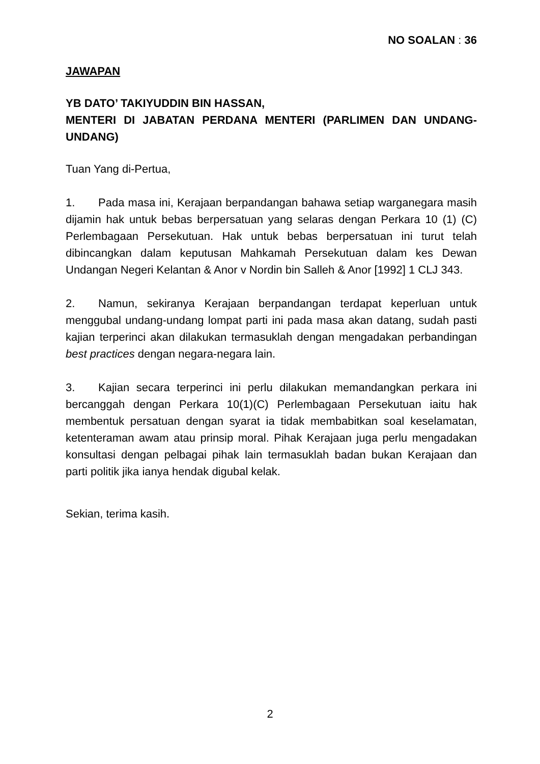NO SOALAN : 36
JAWAPAN
YB DATO’ TAKIYUDDIN BIN HASSAN,
MENTERI DI JABATAN PERDANA MENTERI (PARLIMEN DAN UNDANG-UNDANG)
Tuan Yang di-Pertua,
1. Pada masa ini, Kerajaan berpandangan bahawa setiap warganegara masih dijamin hak untuk bebas berpersatuan yang selaras dengan Perkara 10 (1) (C) Perlembagaan Persekutuan. Hak untuk bebas berpersatuan ini turut telah dibincangkan dalam keputusan Mahkamah Persekutuan dalam kes Dewan Undangan Negeri Kelantan & Anor v Nordin bin Salleh & Anor [1992] 1 CLJ 343.
2. Namun, sekiranya Kerajaan berpandangan terdapat keperluan untuk menggubal undang-undang lompat parti ini pada masa akan datang, sudah pasti kajian terperinci akan dilakukan termasuklah dengan mengadakan perbandingan best practices dengan negara-negara lain.
3. Kajian secara terperinci ini perlu dilakukan memandangkan perkara ini bercanggah dengan Perkara 10(1)(C) Perlembagaan Persekutuan iaitu hak membentuk persatuan dengan syarat ia tidak membabitkan soal keselamatan, ketenteraman awam atau prinsip moral. Pihak Kerajaan juga perlu mengadakan konsultasi dengan pelbagai pihak lain termasuklah badan bukan Kerajaan dan parti politik jika ianya hendak digubal kelak.
Sekian, terima kasih.
2